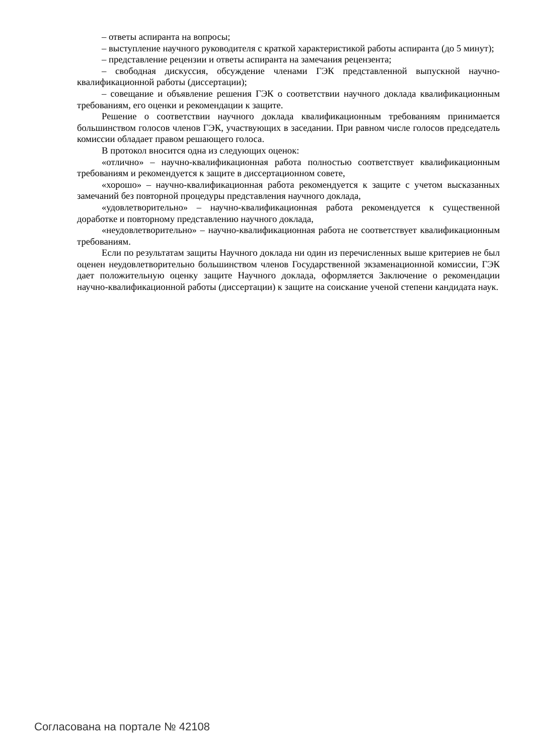– ответы аспиранта на вопросы;
– выступление научного руководителя с краткой характеристикой работы аспиранта (до 5 минут);
– представление рецензии и ответы аспиранта на замечания рецензента;
– свободная дискуссия, обсуждение членами ГЭК представленной выпускной научно-квалификационной работы (диссертации);
– совещание и объявление решения ГЭК о соответствии научного доклада квалификационным требованиям, его оценки и рекомендации к защите.
Решение о соответствии научного доклада квалификационным требованиям принимается большинством голосов членов ГЭК, участвующих в заседании. При равном числе голосов председатель комиссии обладает правом решающего голоса.
В протокол вносится одна из следующих оценок:
«отлично» – научно-квалификационная работа полностью соответствует квалификационным требованиям и рекомендуется к защите в диссертационном совете,
«хорошо» – научно-квалификационная работа рекомендуется к защите с учетом высказанных замечаний без повторной процедуры представления научного доклада,
«удовлетворительно» – научно-квалификационная работа рекомендуется к существенной доработке и повторному представлению научного доклада,
«неудовлетворительно» – научно-квалификационная работа не соответствует квалификационным требованиям.
Если по результатам защиты Научного доклада ни один из перечисленных выше критериев не был оценен неудовлетворительно большинством членов Государственной экзаменационной комиссии, ГЭК дает положительную оценку защите Научного доклада, оформляется Заключение о рекомендации научно-квалификационной работы (диссертации) к защите на соискание ученой степени кандидата наук.
Согласована на портале № 42108